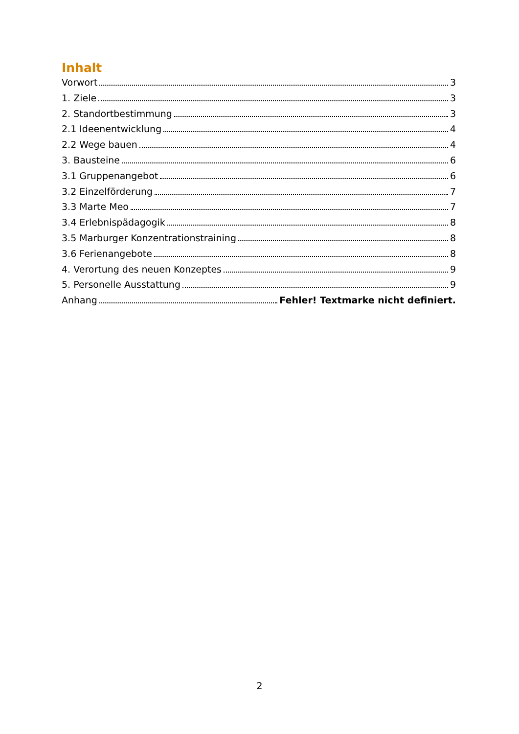Inhalt
Vorwort 3
1. Ziele 3
2. Standortbestimmung 3
2.1 Ideenentwicklung 4
2.2 Wege bauen 4
3. Bausteine 6
3.1 Gruppenangebot 6
3.2 Einzelförderung 7
3.3 Marte Meo 7
3.4 Erlebnispädagogik 8
3.5 Marburger Konzentrationstraining 8
3.6 Ferienangebote 8
4. Verortung des neuen Konzeptes 9
5. Personelle Ausstattung 9
Anhang Fehler! Textmarke nicht definiert.
2